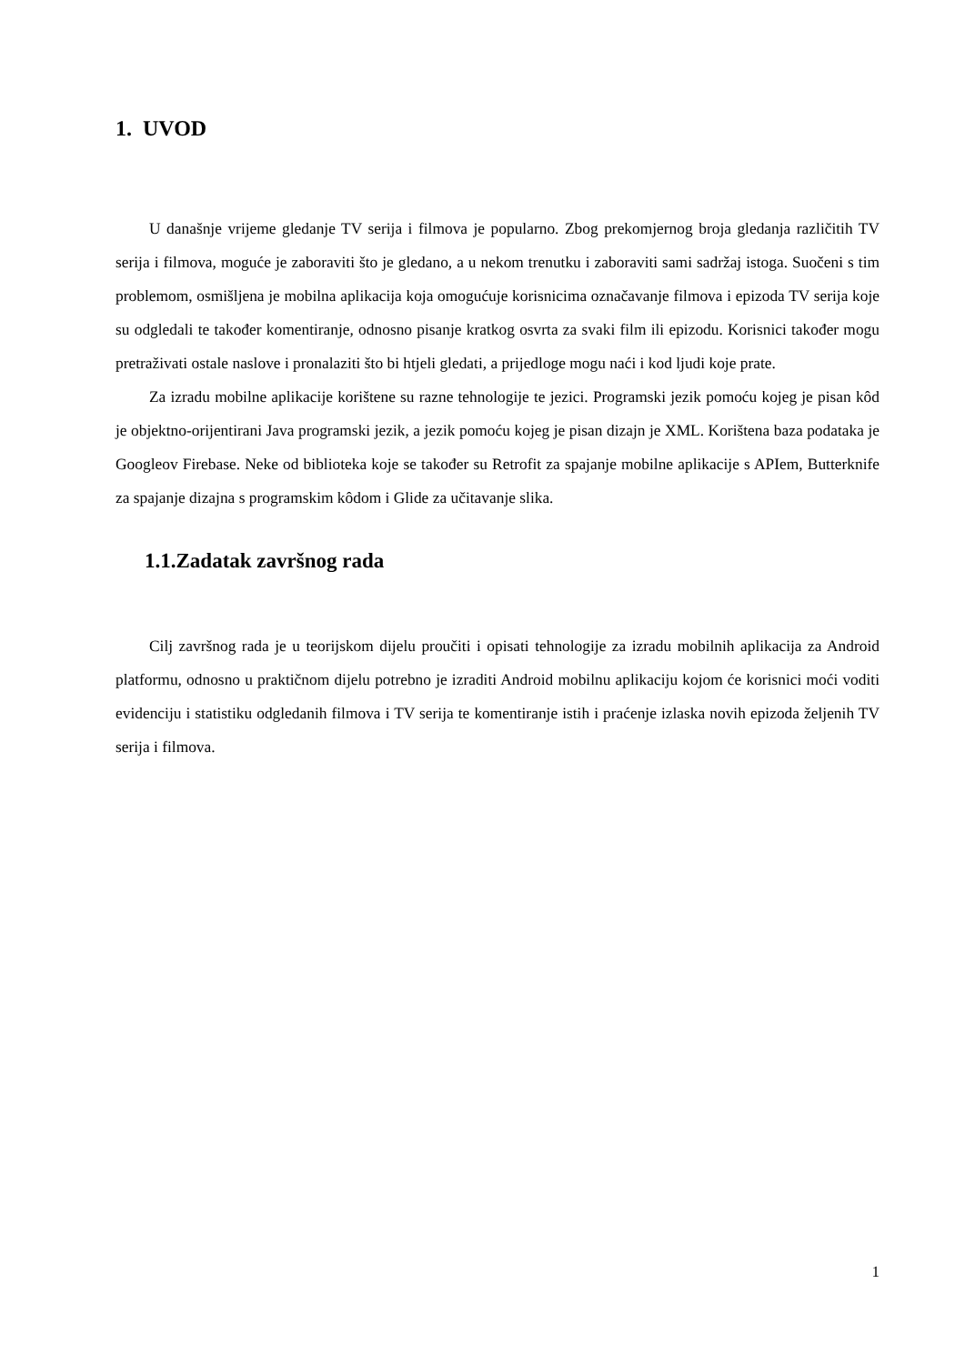1. UVOD
U današnje vrijeme gledanje TV serija i filmova je popularno. Zbog prekomjernog broja gledanja različitih TV serija i filmova, moguće je zaboraviti što je gledano, a u nekom trenutku i zaboraviti sami sadržaj istoga. Suočeni s tim problemom, osmišljena je mobilna aplikacija koja omogućuje korisnicima označavanje filmova i epizoda TV serija koje su odgledali te također komentiranje, odnosno pisanje kratkog osvrta za svaki film ili epizodu. Korisnici također mogu pretraživati ostale naslove i pronalaziti što bi htjeli gledati, a prijedloge mogu naći i kod ljudi koje prate.
Za izradu mobilne aplikacije korištene su razne tehnologije te jezici. Programski jezik pomoću kojeg je pisan kôd je objektno-orijentirani Java programski jezik, a jezik pomoću kojeg je pisan dizajn je XML. Korištena baza podataka je Googleov Firebase. Neke od biblioteka koje se također su Retrofit za spajanje mobilne aplikacije s APIem, Butterknife za spajanje dizajna s programskim kôdom i Glide za učitavanje slika.
1.1.Zadatak završnog rada
Cilj završnog rada je u teorijskom dijelu proučiti i opisati tehnologije za izradu mobilnih aplikacija za Android platformu, odnosno u praktičnom dijelu potrebno je izraditi Android mobilnu aplikaciju kojom će korisnici moći voditi evidenciju i statistiku odgledanih filmova i TV serija te komentiranje istih i praćenje izlaska novih epizoda željenih TV serija i filmova.
1